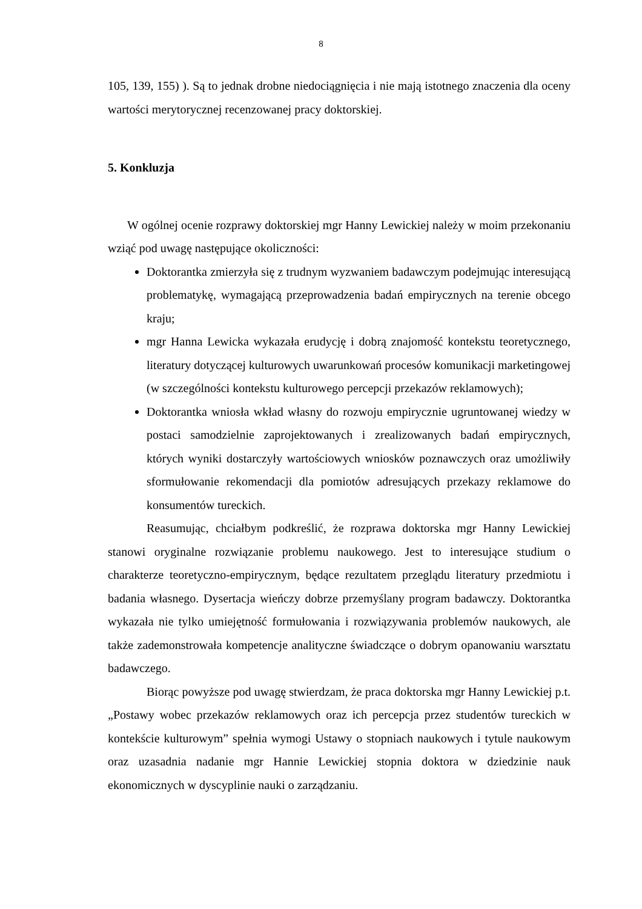8
105, 139, 155) ). Są to jednak drobne niedociągnięcia i nie mają istotnego znaczenia dla oceny wartości merytorycznej recenzowanej pracy doktorskiej.
5. Konkluzja
W ogólnej ocenie rozprawy doktorskiej mgr Hanny Lewickiej należy w moim przekonaniu wziąć pod uwagę następujące okoliczności:
Doktorantka zmierzyła się z trudnym wyzwaniem badawczym podejmując interesującą problematykę, wymagającą przeprowadzenia badań empirycznych na terenie obcego kraju;
mgr Hanna Lewicka wykazała erudycję i dobrą znajomość kontekstu teoretycznego, literatury dotyczącej kulturowych uwarunkowań procesów komunikacji marketingowej (w szczególności kontekstu kulturowego percepcji przekazów reklamowych);
Doktorantka wniosła wkład własny do rozwoju empirycznie ugruntowanej wiedzy w postaci samodzielnie zaprojektowanych i zrealizowanych badań empirycznych, których wyniki dostarczyły wartościowych wniosków poznawczych oraz umożliwiły sformułowanie rekomendacji dla pomiotów adresujących przekazy reklamowe do konsumentów tureckich.
Reasumując, chciałbym podkreślić, że rozprawa doktorska mgr Hanny Lewickiej stanowi oryginalne rozwiązanie problemu naukowego. Jest to interesujące studium o charakterze teoretyczno-empirycznym, będące rezultatem przeglądu literatury przedmiotu i badania własnego. Dysertacja wieńczy dobrze przemyślany program badawczy. Doktorantka wykazała nie tylko umiejętność formułowania i rozwiązywania problemów naukowych, ale także zademonstrowała kompetencje analityczne świadczące o dobrym opanowaniu warsztatu badawczego.
Biorąc powyższe pod uwagę stwierdzam, że praca doktorska mgr Hanny Lewickiej p.t. „Postawy wobec przekazów reklamowych oraz ich percepcja przez studentów tureckich w kontekście kulturowym” spełnia wymogi Ustawy o stopniach naukowych i tytule naukowym oraz uzasadnia nadanie mgr Hannie Lewickiej stopnia doktora w dziedzinie nauk ekonomicznych w dyscyplinie nauki o zarządzaniu.